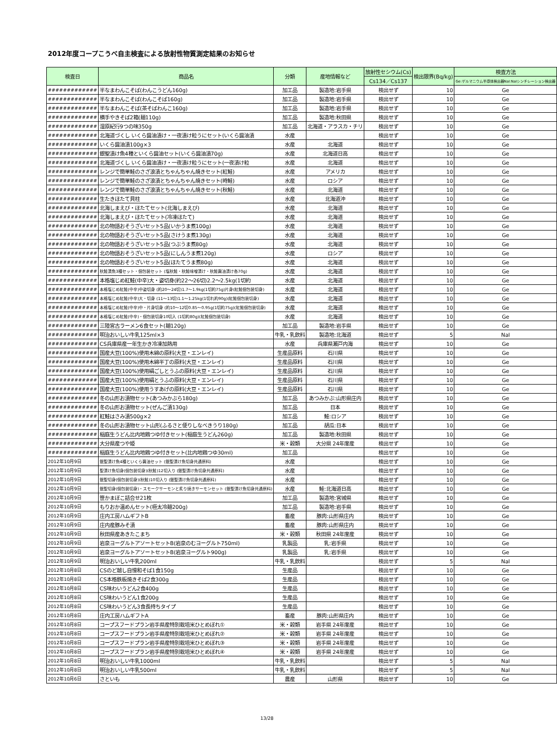2012年度コープこうべ自主検査による放射性物質測定結果のお知らせ
| 検査日 | 商品名 | 分類 | 産地情報など | 放射性セシウム(Cs) | 検出限界(Bq/kg) | 検査方法 |
| --- | --- | --- | --- | --- | --- | --- |
| | | | | Cs134／Cs137 | | Ge:ゲルマニウム半導体検出器NaI:NaIシンチレーション検出器 |
| ############# | 半なまわんこそば(わんこうどん160g) | 加工品 | 製造地:岩手県 | 検出せず | 10 | Ge |
| ############# | 半なまわんこそば(わんこそば160g) | 加工品 | 製造地:岩手県 | 検出せず | 10 | Ge |
| ############# | 半なまわんこそば(茶そばわんこ160g) | 加工品 | 製造地:岩手県 | 検出せず | 10 | Ge |
| ############# | 横手やきそば2箱(麺110g) | 加工品 | 製造地:秋田県 | 検出せず | 10 | Ge |
| ############# | 湿原紀行9つの味350g | 加工品 | 北海道・アラスカ・チリ | 検出せず | 10 | Ge |
| ############# | 北海道づくし いくら醤油漬け・一夜漬け粒うにセット(いくら醤油漬 | 水産 | | 検出せず | 10 | Ge |
| ############# | いくら醤油漬100g×3 | 水産 | 北海道 | 検出せず | 10 | Ge |
| ############# | 銀聖漬け魚4種といくら醤油セット(いくら醤油漬70g) | 水産 | 北海道日高 | 検出せず | 10 | Ge |
| ############# | 北海道づくし いくら醤油漬け・一夜漬け粒うにセット(一夜漬け粒 | 水産 | 北海道 | 検出せず | 10 | Ge |
| ############# | レンジで簡単鮭のさざ浪漬とちゃんちゃん焼きセット(紅鮭) | 水産 | アメリカ | 検出せず | 10 | Ge |
| ############# | レンジで簡単鮭のさざ浪漬とちゃんちゃん焼きセット(時鮭) | 水産 | ロシア | 検出せず | 10 | Ge |
| ############# | レンジで簡単鮭のさざ浪漬とちゃんちゃん焼きセット(秋鮭) | 水産 | 北海道 | 検出せず | 10 | Ge |
| ############# | 生たきほたて貝柱 | 水産 | 北海道沖 | 検出せず | 10 | Ge |
| ############# | 北海しまえび・ほたてセット(北海しまえび) | 水産 | 北海道 | 検出せず | 10 | Ge |
| ############# | 北海しまえび・ほたてセット(冷凍ほたて) | 水産 | 北海道 | 検出せず | 10 | Ge |
| ############# | 北の物語おそうざいセット5品(いかうま煮100g) | 水産 | 北海道 | 検出せず | 10 | Ge |
| ############# | 北の物語おそうざいセット5品(さけうま煮130g) | 水産 | 北海道 | 検出せず | 10 | Ge |
| ############# | 北の物語おそうざいセット5品(つぶうま煮80g) | 水産 | 北海道 | 検出せず | 10 | Ge |
| ############# | 北の物語おそうざいセット5品(にしんうま煮120g) | 水産 | ロシア | 検出せず | 10 | Ge |
| ############# | 北の物語おそうざいセット5品(ほたてうま煮80g) | 水産 | 北海道 | 検出せず | 10 | Ge |
| ############# | 秋鮭漬魚3種セット・個包装セット (塩秋鮭・秋鮭味噌漬け・秋鮭醤油漬け各70g) | 水産 | 北海道 | 検出せず | 10 | Ge |
| ############# | 本格塩じめ紅鮭(中辛)大・姿切身(約22〜26切)2.2〜2.5kg(1切約 | 水産 | 北海道 | 検出せず | 10 | Ge |
| ############# | 本格塩じめ紅鮭(中辛)中姿切身 (約20〜24切)1.7〜1.9kg(1切約75g)片身(紅鮭個包装切身) | 水産 | 北海道 | 検出せず | 10 | Ge |
| ############# | 本格塩じめ紅鮭(中辛)大・切身 (11〜13切)1.1〜1.25kg(1切れ約90g)(紅鮭個包装切身) | 水産 | 北海道 | 検出せず | 10 | Ge |
| ############# | 本格塩じめ紅鮭(中辛)中・片身切身 (約10〜12切0.85〜0.95g(1切約75g)(紅鮭個包装切身) | 水産 | 北海道 | 検出せず | 10 | Ge |
| ############# | 本格塩じめ紅鮭(中辛)・個包装切身10切入 (1切約80g)(紅鮭個包装切身) | 水産 | 北海道 | 検出せず | 10 | Ge |
| ############# | 三陸宮古ラーメン6食セット(麺120g) | 加工品 | 製造地:岩手県 | 検出せず | 10 | Ge |
| ############# | 明治おいしい牛乳125ml×3 | 牛乳・乳飲料 | 製造地:北海道 | 検出せず | 5 | NaI |
| ############# | CS兵庫県産一年生かき冷凍加熱用 | 水産 | 兵庫県瀬戸内海 | 検出せず | 10 | Ge |
| ############# | 国産大豆(100%)使用木綿の原料(大豆・エンレイ) | 生産品原料 | 石川県 | 検出せず | 10 | Ge |
| ############# | 国産大豆(100%)使用木綿半丁の原料(大豆・エンレイ) | 生産品原料 | 石川県 | 検出せず | 10 | Ge |
| ############# | 国産大豆(100%)使用絹ごしとうふの原料(大豆・エンレイ) | 生産品原料 | 石川県 | 検出せず | 10 | Ge |
| ############# | 国産大豆(100%)使用絹とうふの原料(大豆・エンレイ) | 生産品原料 | 石川県 | 検出せず | 10 | Ge |
| ############# | 国産大豆(100%)使用うすあげの原料(大豆・エンレイ) | 生産品原料 | 石川県 | 検出せず | 10 | Ge |
| ############# | 冬の山形お漬物セット(あつみかぶら180g) | 加工品 | あつみかぶ:山形県庄内 | 検出せず | 10 | Ge |
| ############# | 冬の山形お漬物セット(ぜんご漬130g) | 加工品 | 日本 | 検出せず | 10 | Ge |
| ############# | 紅鮭はさみ漬500g×2 | 加工品 | 鮭:ロシア | 検出せず | 10 | Ge |
| ############# | 冬の山形お漬物セット山形(ふるさと便りしなべきうり180g) | 加工品 | 胡瓜:日本 | 検出せず | 10 | Ge |
| ############# | 稲庭生うどん比内地鶏つゆ付きセット(稲庭生うどん260g) | 加工品 | 製造地:秋田県 | 検出せず | 10 | Ge |
| ############# | 大分県産つや姫 | 米・穀類 | 大分県 24年度産 | 検出せず | 10 | Ge |
| ############# | 稲庭生うどん比内地鶏つゆ付きセット(比内地鶏つゆ30ml) | 加工品 | | 検出せず | 10 | Ge |
| 2012年10月9日 | 銀聖漬け魚4種といくら醤油セット (銀聖漬け魚切身共通原料) | 水産 | | 検出せず | 10 | Ge |
| 2012年10月9日 | 聖漬け魚切身(個包装切身)(秋鮭)12切入り (銀聖漬け魚切身共通原料) | 水産 | | 検出せず | 10 | Ge |
| 2012年10月9日 | 銀聖切身(個包装切身)(秋鮭)10切入り (銀聖漬け魚切身共通原料) | 水産 | | 検出せず | 10 | Ge |
| 2012年10月9日 | 銀聖切身(個包装切身)・スモークサーモンと炙り焼きサーモンセット (銀聖漬け魚切身共通原料) | 水産 | 鮭:北海道日高 | 検出せず | 10 | Ge |
| 2012年10月9日 | 笹かまぼこ詰合せ21枚 | 加工品 | 製造地:宮城県 | 検出せず | 10 | Ge |
| 2012年10月9日 | もりおか温めんセット(極太冷麺200g) | 加工品 | 製造地:岩手県 | 検出せず | 10 | Ge |
| 2012年10月9日 | 庄内工房ハムギフトB | 畜産 | 豚肉:山形県庄内 | 検出せず | 10 | Ge |
| 2012年10月9日 | 庄内産豚みそ漬 | 畜産 | 豚肉:山形県庄内 | 検出せず | 10 | Ge |
| 2012年10月9日 | 秋田県産あきたこまち | 米・穀類 | 秋田県 24年度産 | 検出せず | 10 | Ge |
| 2012年10月9日 | 岩泉ヨーグルトアソートセットB(岩泉のむヨーグルト750ml) | 乳製品 | 乳:岩手県 | 検出せず | 10 | Ge |
| 2012年10月9日 | 岩泉ヨーグルトアソートセットB(岩泉ヨーグルト900g) | 乳製品 | 乳:岩手県 | 検出せず | 10 | Ge |
| 2012年10月9日 | 明治おいしい牛乳200ml | 牛乳・乳飲料 | | 検出せず | 5 | NaI |
| 2012年10月8日 | CSのど越し自慢和そば1食150g | 生産品 | | 検出せず | 10 | Ge |
| 2012年10月8日 | CS本格鉄板焼きそば2食300g | 生産品 | | 検出せず | 10 | Ge |
| 2012年10月8日 | CS味わいうどん2食400g | 生産品 | | 検出せず | 10 | Ge |
| 2012年10月8日 | CS味わいうどん1食200g | 生産品 | | 検出せず | 10 | Ge |
| 2012年10月8日 | CS味わいうどん3食長持ちタイプ | 生産品 | | 検出せず | 10 | Ge |
| 2012年10月8日 | 庄内工房ハムギフトA | 畜産 | 豚肉:山形県庄内 | 検出せず | 10 | Ge |
| 2012年10月8日 | コープスフードプラン岩手県産特別栽培米ひとめぼれ① | 米・穀類 | 岩手県 24年度産 | 検出せず | 10 | Ge |
| 2012年10月8日 | コープスフードプラン岩手県産特別栽培米ひとめぼれ② | 米・穀類 | 岩手県 24年度産 | 検出せず | 10 | Ge |
| 2012年10月8日 | コープスフードプラン岩手県産特別栽培米ひとめぼれ③ | 米・穀類 | 岩手県 24年度産 | 検出せず | 10 | Ge |
| 2012年10月8日 | コープスフードプラン岩手県産特別栽培米ひとめぼれ④ | 米・穀類 | 岩手県 24年度産 | 検出せず | 10 | Ge |
| 2012年10月8日 | 明治おいしい牛乳1000ml | 牛乳・乳飲料 | | 検出せず | 5 | NaI |
| 2012年10月8日 | 明治おいしい牛乳500ml | 牛乳・乳飲料 | | 検出せず | 5 | NaI |
| 2012年10月6日 | さといも | 農産 | 山形県 | 検出せず | 10 | Ge |
13/28